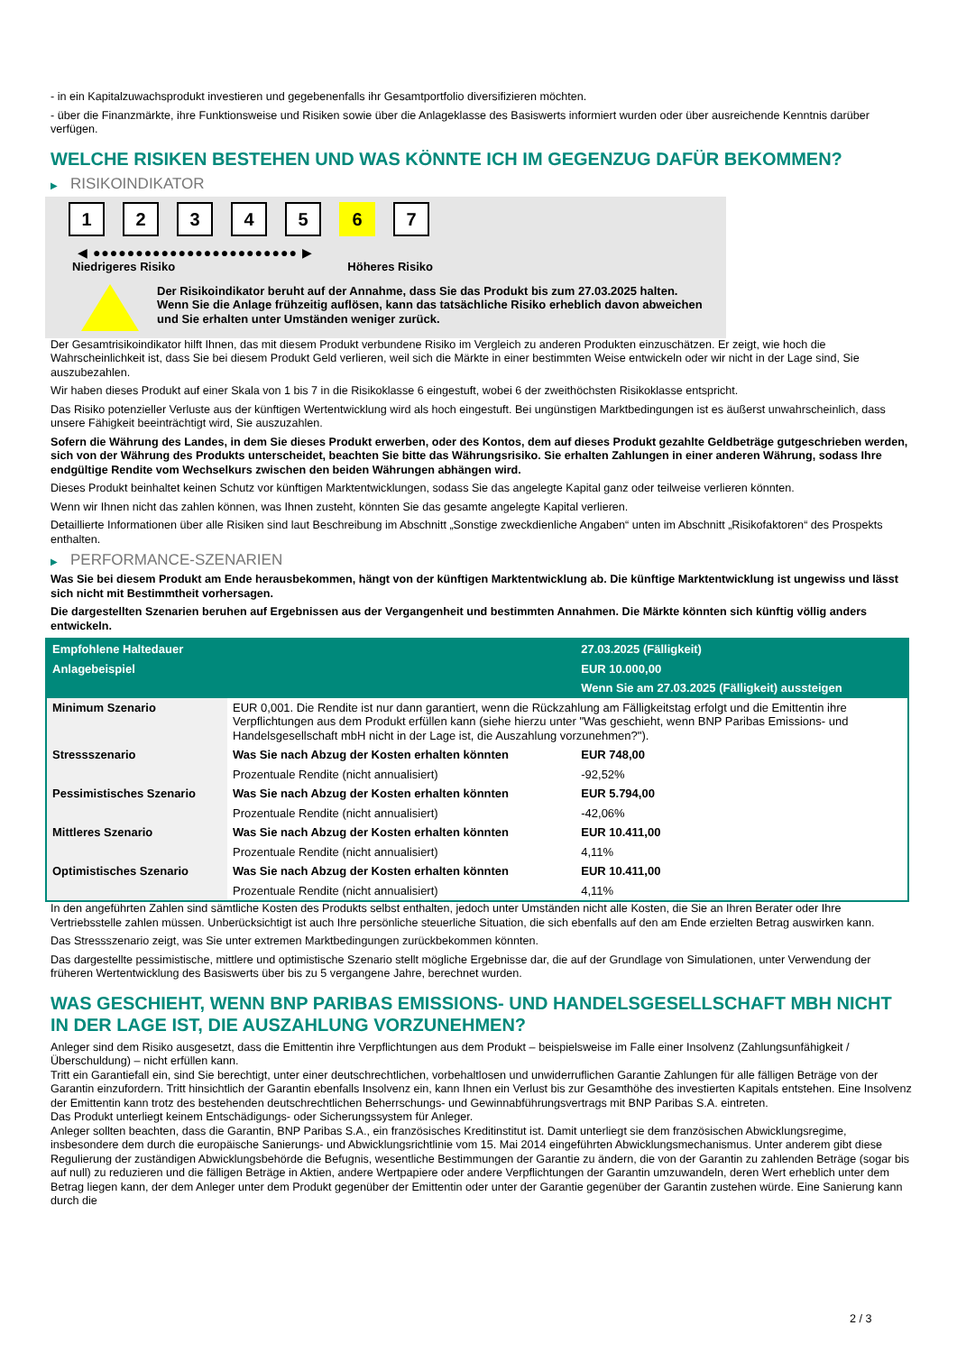- in ein Kapitalzuwachsprodukt investieren und gegebenenfalls ihr Gesamtportfolio diversifizieren möchten.
- über die Finanzmärkte, ihre Funktionsweise und Risiken sowie über die Anlageklasse des Basiswerts informiert wurden oder über ausreichende Kenntnis darüber verfügen.
WELCHE RISIKEN BESTEHEN UND WAS KÖNNTE ICH IM GEGENZUG DAFÜR BEKOMMEN?
▶ RISIKOINDIKATOR
1 2 3 4 5 6 7
◀ ●●●●●●●●●●●●●●●●●●●●●●●● ▶
Niedrigeres Risiko Höheres Risiko
Der Risikoindikator beruht auf der Annahme, dass Sie das Produkt bis zum 27.03.2025 halten.
Wenn Sie die Anlage frühzeitig auflösen, kann das tatsächliche Risiko erheblich davon abweichen und Sie erhalten unter Umständen weniger zurück.
Der Gesamtrisikoindikator hilft Ihnen, das mit diesem Produkt verbundene Risiko im Vergleich zu anderen Produkten einzuschätzen. Er zeigt, wie hoch die Wahrscheinlichkeit ist, dass Sie bei diesem Produkt Geld verlieren, weil sich die Märkte in einer bestimmten Weise entwickeln oder wir nicht in der Lage sind, Sie auszubezahlen.
Wir haben dieses Produkt auf einer Skala von 1 bis 7 in die Risikoklasse 6 eingestuft, wobei 6 der zweithöchsten Risikoklasse entspricht.
Das Risiko potenzieller Verluste aus der künftigen Wertentwicklung wird als hoch eingestuft. Bei ungünstigen Marktbedingungen ist es äußerst unwahrscheinlich, dass unsere Fähigkeit beeinträchtigt wird, Sie auszuzahlen.
Sofern die Währung des Landes, in dem Sie dieses Produkt erwerben, oder des Kontos, dem auf dieses Produkt gezahlte Geldbeträge gutgeschrieben werden, sich von der Währung des Produkts unterscheidet, beachten Sie bitte das Währungsrisiko. Sie erhalten Zahlungen in einer anderen Währung, sodass Ihre endgültige Rendite vom Wechselkurs zwischen den beiden Währungen abhängen wird.
Dieses Produkt beinhaltet keinen Schutz vor künftigen Marktentwicklungen, sodass Sie das angelegte Kapital ganz oder teilweise verlieren könnten.
Wenn wir Ihnen nicht das zahlen können, was Ihnen zusteht, könnten Sie das gesamte angelegte Kapital verlieren.
Detaillierte Informationen über alle Risiken sind laut Beschreibung im Abschnitt „Sonstige zweckdienliche Angaben“ unten im Abschnitt „Risikofaktoren“ des Prospekts enthalten.
▶ PERFORMANCE-SZENARIEN
Was Sie bei diesem Produkt am Ende herausbekommen, hängt von der künftigen Marktentwicklung ab. Die künftige Marktentwicklung ist ungewiss und lässt sich nicht mit Bestimmtheit vorhersagen.
Die dargestellten Szenarien beruhen auf Ergebnissen aus der Vergangenheit und bestimmten Annahmen. Die Märkte könnten sich künftig völlig anders entwickeln.
| Empfohlene Haltedauer | | 27.03.2025 (Fälligkeit) |
| Anlagebeispiel | | EUR 10.000,00 |
| | | Wenn Sie am 27.03.2025 (Fälligkeit) aussteigen |
| Minimum Szenario | EUR 0,001. Die Rendite ist nur dann garantiert, wenn die Rückzahlung am Fälligkeitstag erfolgt und die Emittentin ihre Verpflichtungen aus dem Produkt erfüllen kann (siehe hierzu unter "Was geschieht, wenn BNP Paribas Emissions- und Handelsgesellschaft mbH nicht in der Lage ist, die Auszahlung vorzunehmen?"). | |
| Stressszenario | Was Sie nach Abzug der Kosten erhalten könnten | EUR 748,00 |
| | Prozentuale Rendite (nicht annualisiert) | -92,52% |
| Pessimistisches Szenario | Was Sie nach Abzug der Kosten erhalten könnten | EUR 5.794,00 |
| | Prozentuale Rendite (nicht annualisiert) | -42,06% |
| Mittleres Szenario | Was Sie nach Abzug der Kosten erhalten könnten | EUR 10.411,00 |
| | Prozentuale Rendite (nicht annualisiert) | 4,11% |
| Optimistisches Szenario | Was Sie nach Abzug der Kosten erhalten könnten | EUR 10.411,00 |
| | Prozentuale Rendite (nicht annualisiert) | 4,11% |
In den angeführten Zahlen sind sämtliche Kosten des Produkts selbst enthalten, jedoch unter Umständen nicht alle Kosten, die Sie an Ihren Berater oder Ihre Vertriebsstelle zahlen müssen. Unberücksichtigt ist auch Ihre persönliche steuerliche Situation, die sich ebenfalls auf den am Ende erzielten Betrag auswirken kann.
Das Stressszenario zeigt, was Sie unter extremen Marktbedingungen zurückbekommen könnten.
Das dargestellte pessimistische, mittlere und optimistische Szenario stellt mögliche Ergebnisse dar, die auf der Grundlage von Simulationen, unter Verwendung der früheren Wertentwicklung des Basiswerts über bis zu 5 vergangene Jahre, berechnet wurden.
WAS GESCHIEHT, WENN BNP PARIBAS EMISSIONS- UND HANDELSGESELLSCHAFT MBH NICHT IN DER LAGE IST, DIE AUSZAHLUNG VORZUNEHMEN?
Anleger sind dem Risiko ausgesetzt, dass die Emittentin ihre Verpflichtungen aus dem Produkt – beispielsweise im Falle einer Insolvenz (Zahlungsunfähigkeit / Überschuldung) – nicht erfüllen kann.
Tritt ein Garantiefall ein, sind Sie berechtigt, unter einer deutschrechtlichen, vorbehaltlosen und unwiderruflichen Garantie Zahlungen für alle fälligen Beträge von der Garantin einzufordern. Tritt hinsichtlich der Garantin ebenfalls Insolvenz ein, kann Ihnen ein Verlust bis zur Gesamthöhe des investierten Kapitals entstehen. Eine Insolvenz der Emittentin kann trotz des bestehenden deutschrechtlichen Beherrschungs- und Gewinnabführungsvertrags mit BNP Paribas S.A. eintreten.
Das Produkt unterliegt keinem Entschädigungs- oder Sicherungssystem für Anleger.
Anleger sollten beachten, dass die Garantin, BNP Paribas S.A., ein französisches Kreditinstitut ist. Damit unterliegt sie dem französischen Abwicklungsregime, insbesondere dem durch die europäische Sanierungs- und Abwicklungsrichtlinie vom 15. Mai 2014 eingeführten Abwicklungsmechanismus. Unter anderem gibt diese Regulierung der zuständigen Abwicklungsbehörde die Befugnis, wesentliche Bestimmungen der Garantie zu ändern, die von der Garantin zu zahlenden Beträge (sogar bis auf null) zu reduzieren und die fälligen Beträge in Aktien, andere Wertpapiere oder andere Verpflichtungen der Garantin umzuwandeln, deren Wert erheblich unter dem Betrag liegen kann, der dem Anleger unter dem Produkt gegenüber der Emittentin oder unter der Garantie gegenüber der Garantin zustehen würde. Eine Sanierung kann durch die
2 / 3